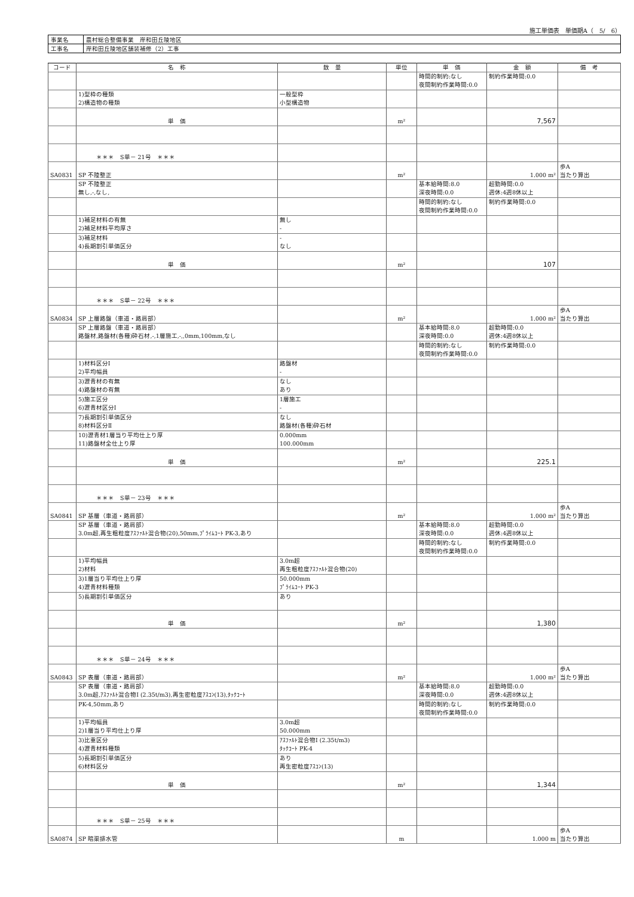施工単価表　単価期A（　5/　6）
| 事業名 | 農村総合整備事業 岸和田丘陵地区 |
| 工事名 | 岸和田丘陵地区舗装補修（2）工事 |
| コード | 名 称 | 数 量 | 単位 | 単 価 | 金 額 | 備 考 |
| --- | --- | --- | --- | --- | --- | --- |
| | | | | 時間的制約:なし 夜間制約作業時間:0.0 | 制約作業時間:0.0 | |
| | 1)型枠の種類 2)構造物の種類 | 一般型枠 小型構造物 | | | | |
| | 単 価 | | m² | | 7,567 | |
| | ＊＊＊ S単－ 21号 ＊＊＊ | | | | | |
| SA0831 | SP 不陸整正 | | m² | | 1.000 m² | 歩A 当たり算出 |
| | SP 不陸整正 無し,-,なし, | | | 基本給時間:8.0 深夜時間:0.0 | 超勤時間:0.0 週休:4週8休以上 | |
| | | | | 時間的制約:なし 夜間制約作業時間:0.0 | 制約作業時間:0.0 | |
| | 1)補足材料の有無 2)補足材料平均厚さ | 無し - | | | | |
| | 3)補足材料 4)長期割引単価区分 | - なし | | | | |
| | 単 価 | | m² | | 107 | |
| | ＊＊＊ S単－ 22号 ＊＊＊ | | | | | |
| SA0834 | SP 上層路盤（車道・路肩部） | | m² | | 1.000 m² | 歩A 当たり算出 |
| | SP 上層路盤（車道・路肩部） 路盤材,路盤材(各種)砕石材,-,1層施工,-,,0mm,100mm,なし | | | 基本給時間:8.0 深夜時間:0.0 | 超勤時間:0.0 週休:4週8休以上 | |
| | | | | 時間的制約:なし 夜間制約作業時間:0.0 | 制約作業時間:0.0 | |
| | 1)材料区分Ⅰ 2)平均幅員 | 路盤材 - | | | | |
| | 3)瀝青材の有無 4)路盤材の有無 | なし あり | | | | |
| | 5)施工区分 6)瀝青材区分Ⅰ | 1層施工 - | | | | |
| | 7)長期割引単価区分 8)材料区分Ⅱ | なし 路盤材(各種)砕石材 | | | | |
| | 10)瀝青材1層当り平均仕上り厚 11)路盤材全仕上り厚 | 0.000mm 100.000mm | | | | |
| | 単 価 | | m² | | 225.1 | |
| | ＊＊＊ S単－ 23号 ＊＊＊ | | | | | |
| SA0841 | SP 基層（車道・路肩部） | | m² | | 1.000 m² | 歩A 当たり算出 |
| | SP 基層（車道・路肩部） 3.0m超,再生粗粒度ｱｽﾌｧﾙﾄ混合物(20),50mm,ﾌﾟﾗｲﾑｺｰﾄ PK-3,あり | | | 基本給時間:8.0 深夜時間:0.0 | 超勤時間:0.0 週休:4週8休以上 | |
| | | | | 時間的制約:なし 夜間制約作業時間:0.0 | 制約作業時間:0.0 | |
| | 1)平均幅員 2)材料 | 3.0m超 再生粗粒度ｱｽﾌｧﾙﾄ混合物(20) | | | | |
| | 3)1層当り平均仕上り厚 4)瀝青材料種類 | 50.000mm ﾌﾟﾗｲﾑｺｰﾄ PK-3 | | | | |
| | 5)長期割引単価区分 | あり | | | | |
| | 単 価 | | m² | | 1,380 | |
| | ＊＊＊ S単－ 24号 ＊＊＊ | | | | | |
| SA0843 | SP 表層（車道・路肩部） | | m² | | 1.000 m² | 歩A 当たり算出 |
| | SP 表層（車道・路肩部） 3.0m超,ｱｽﾌｧﾙﾄ混合物Ⅰ (2.35t/m3),再生密粒度ｱｽｺﾝ(13),ﾀｯｸｺｰﾄ | | | 基本給時間:8.0 深夜時間:0.0 | 超勤時間:0.0 週休:4週8休以上 | |
| | PK-4,50mm,あり | | | 時間的制約:なし 夜間制約作業時間:0.0 | 制約作業時間:0.0 | |
| | 1)平均幅員 2)1層当り平均仕上り厚 | 3.0m超 50.000mm | | | | |
| | 3)比重区分 4)瀝青材料種類 | ｱｽﾌｧﾙﾄ混合物Ⅰ (2.35t/m3) ﾀｯｸｺｰﾄ PK-4 | | | | |
| | 5)長期割引単価区分 6)材料区分 | あり 再生密粒度ｱｽｺﾝ(13) | | | | |
| | 単 価 | | m² | | 1,344 | |
| | ＊＊＊ S単－ 25号 ＊＊＊ | | | | | |
| SA0874 | SP 暗渠排水管 | | m | | 1.000 m | 歩A 当たり算出 |